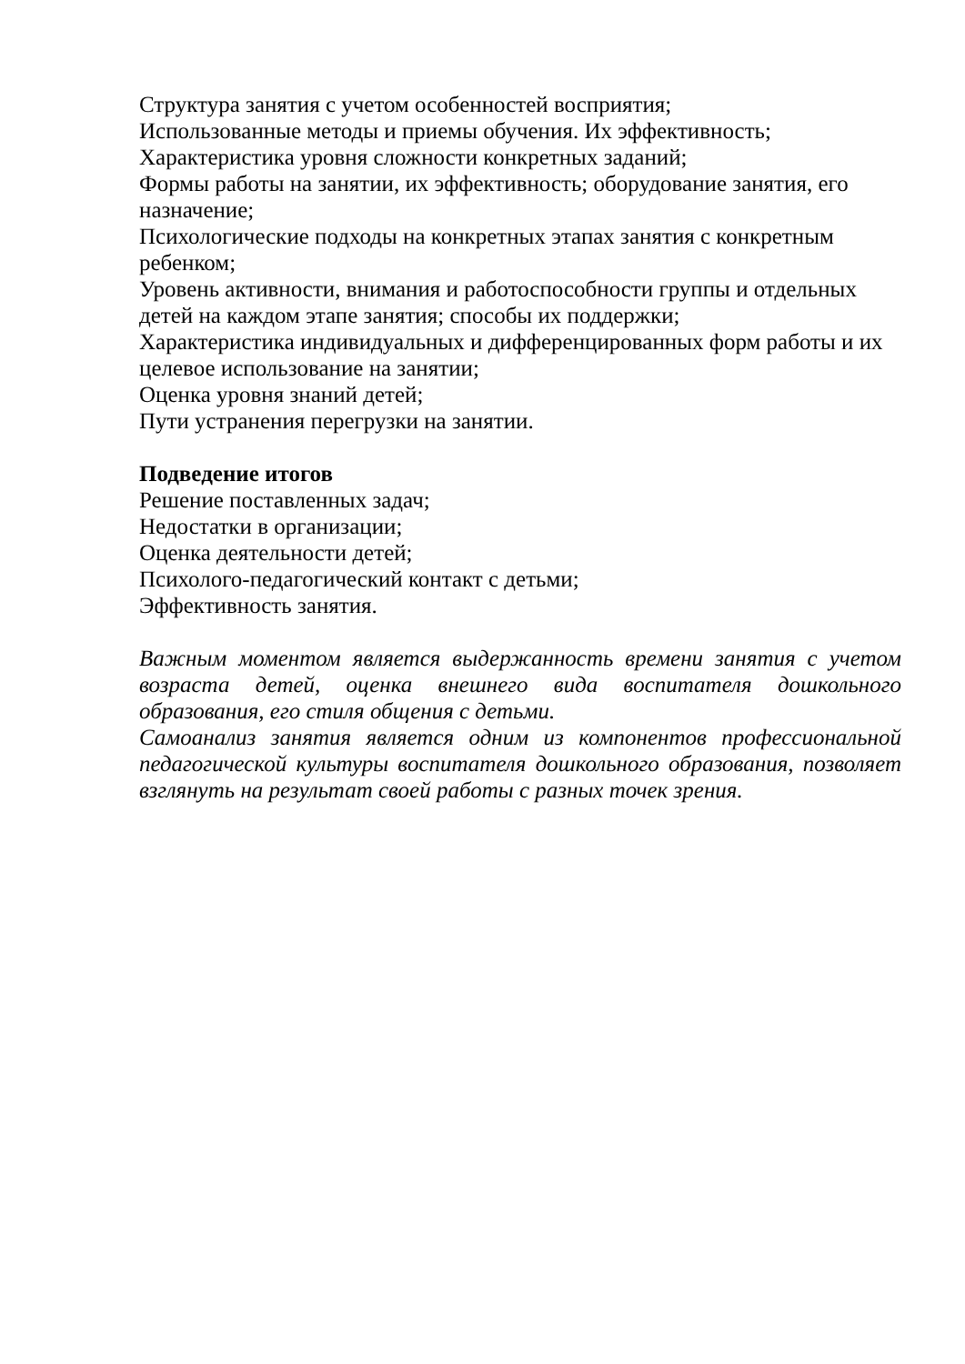Структура занятия с учетом особенностей восприятия;
Использованные методы и приемы обучения. Их эффективность;
Характеристика уровня сложности конкретных заданий;
Формы работы на занятии, их эффективность; оборудование занятия, его назначение;
Психологические подходы на конкретных этапах занятия с конкретным ребенком;
Уровень активности, внимания и работоспособности группы и отдельных детей на каждом этапе занятия; способы их поддержки;
Характеристика индивидуальных и дифференцированных форм работы и их целевое использование на занятии;
Оценка уровня знаний детей;
Пути устранения перегрузки на занятии.
Подведение итогов
Решение поставленных задач;
Недостатки в организации;
Оценка деятельности детей;
Психолого-педагогический контакт с детьми;
Эффективность занятия.
Важным моментом является выдержанность времени занятия с учетом возраста детей, оценка внешнего вида воспитателя дошкольного образования, его стиля общения с детьми.
Самоанализ занятия является одним из компонентов профессиональной педагогической культуры воспитателя дошкольного образования, позволяет взглянуть на результат своей работы с разных точек зрения.